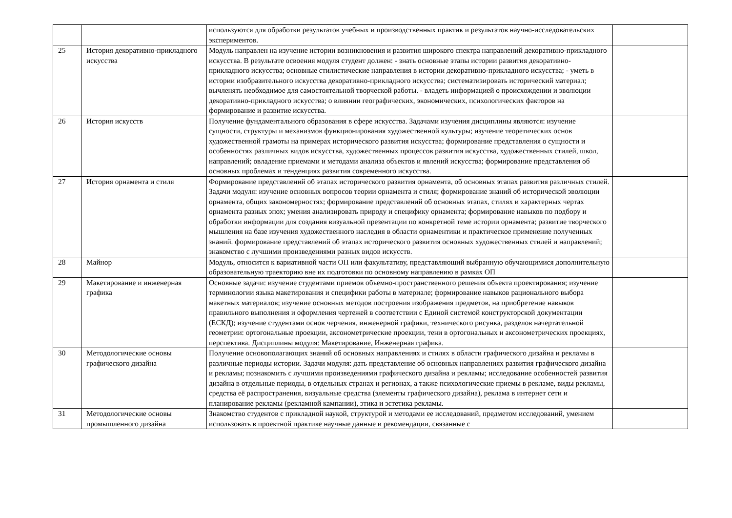| | | используются для обработки результатов учебных и производственных практик и результатов научно-исследовательских экспериментов. | |
| 25 | История декоративно-прикладного искусства | Модуль направлен на изучение истории возникновения и развития широкого спектра направлений декоративно-прикладного искусства. В результате освоения модуля студент должен: - знать основные этапы истории развития декоративно-прикладного искусства; основные стилистические направления в истории декоративно-прикладного искусства; - уметь в истории изобразительного искусства декоративно-прикладного искусства; систематизировать исторический материал; вычленять необходимое для самостоятельной творческой работы. - владеть информацией о происхождении и эволюции декоративно-прикладного искусства; о влиянии географических, экономических, психологических факторов на формирование и развитие искусства. | |
| 26 | История искусств | Получение фундаментального образования в сфере искусства. Задачами изучения дисциплины являются: изучение сущности, структуры и механизмов функционирования художественной культуры; изучение теоретических основ художественной грамоты на примерах исторического развития искусства; формирование представления о сущности и особенностях различных видов искусства, художественных процессов развития искусства, художественных стилей, школ, направлений; овладение приемами и методами анализа объектов и явлений искусства; формирование представления об основных проблемах и тенденциях развития современного искусства. | |
| 27 | История орнамента и стиля | Формирование представлений об этапах исторического развития орнамента, об основных этапах развития различных стилей. Задачи модуля: изучение основных вопросов теории орнамента и стиля; формирование знаний об исторической эволюции орнамента, общих закономерностях; формирование представлений об основных этапах, стилях и характерных чертах орнамента разных эпох; умения анализировать природу и специфику орнамента; формирование навыков по подбору и обработки информации для создания визуальной презентации по конкретной теме истории орнамента; развитие творческого мышления на базе изучения художественного наследия в области орнаментики и практическое применение полученных знаний. формирование представлений об этапах исторического развития основных художественных стилей и направлений; знакомство с лучшими произведениями разных видов искусств. | |
| 28 | Майнор | Модуль, относится к вариативной части ОП или факультативу, представляющий выбранную обучающимися дополнительную образовательную траекторию вне их подготовки по основному направлению в рамках ОП | |
| 29 | Макетирование и инженерная графика | Основные задачи: изучение студентами приемов объемно-пространственного решения объекта проектирования; изучение терминологии языка макетирования и специфики работы в материале; формирование навыков рационального выбора макетных материалов; изучение основных методов построения изображения предметов, на приобретение навыков правильного выполнения и оформления чертежей в соответствии с Единой системой конструкторской документации (ЕСКД); изучение студентами основ черчения, инженерной графики, технического рисунка, разделов начертательной геометрии: ортогональные проекции, аксонометрические проекции, тени в ортогональных и аксонометрических проекциях, перспектива. Дисциплины модуля: Макетирование, Инженерная графика. | |
| 30 | Методологические основы графического дизайна | Получение основополагающих знаний об основных направлениях и стилях в области графического дизайна и рекламы в различные периоды истории. Задачи модуля: дать представление об основных направлениях развития графического дизайна и рекламы; познакомить с лучшими произведениями графического дизайна и рекламы; исследование особенностей развития дизайна в отдельные периоды, в отдельных странах и регионах, а также психологические приемы в рекламе, виды рекламы, средства её распространения, визуальные средства (элементы графического дизайна), реклама в интернет сети и планирование рекламы (рекламной кампании), этика и эстетика рекламы. | |
| 31 | Методологические основы промышленного дизайна | Знакомство студентов с прикладной наукой, структурой и методами ее исследований, предметом исследований, умением использовать в проектной практике научные данные и рекомендации, связанные с | |